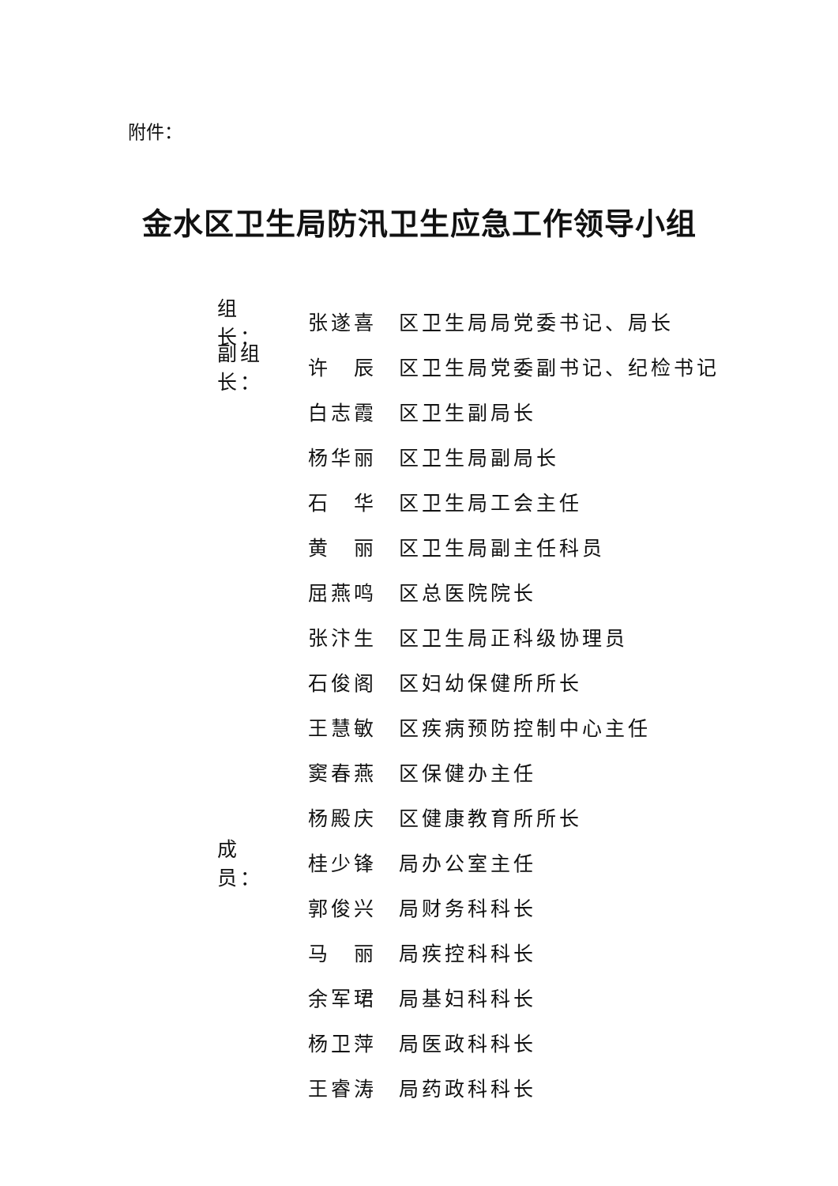附件：
金水区卫生局防汛卫生应急工作领导小组
组　长： 张遂喜 区卫生局局党委书记、局长
副组长： 许　辰 区卫生局党委副书记、纪检书记
白志霞 区卫生副局长
杨华丽 区卫生局副局长
石　华 区卫生局工会主任
黄　丽 区卫生局副主任科员
屈燕鸣 区总医院院长
张汴生 区卫生局正科级协理员
石俊阁 区妇幼保健所所长
王慧敏 区疾病预防控制中心主任
窦春燕 区保健办主任
杨殿庆 区健康教育所所长
成　员： 桂少锋 局办公室主任
郭俊兴 局财务科科长
马　丽 局疾控科科长
余军珺 局基妇科科长
杨卫萍 局医政科科长
王睿涛 局药政科科长